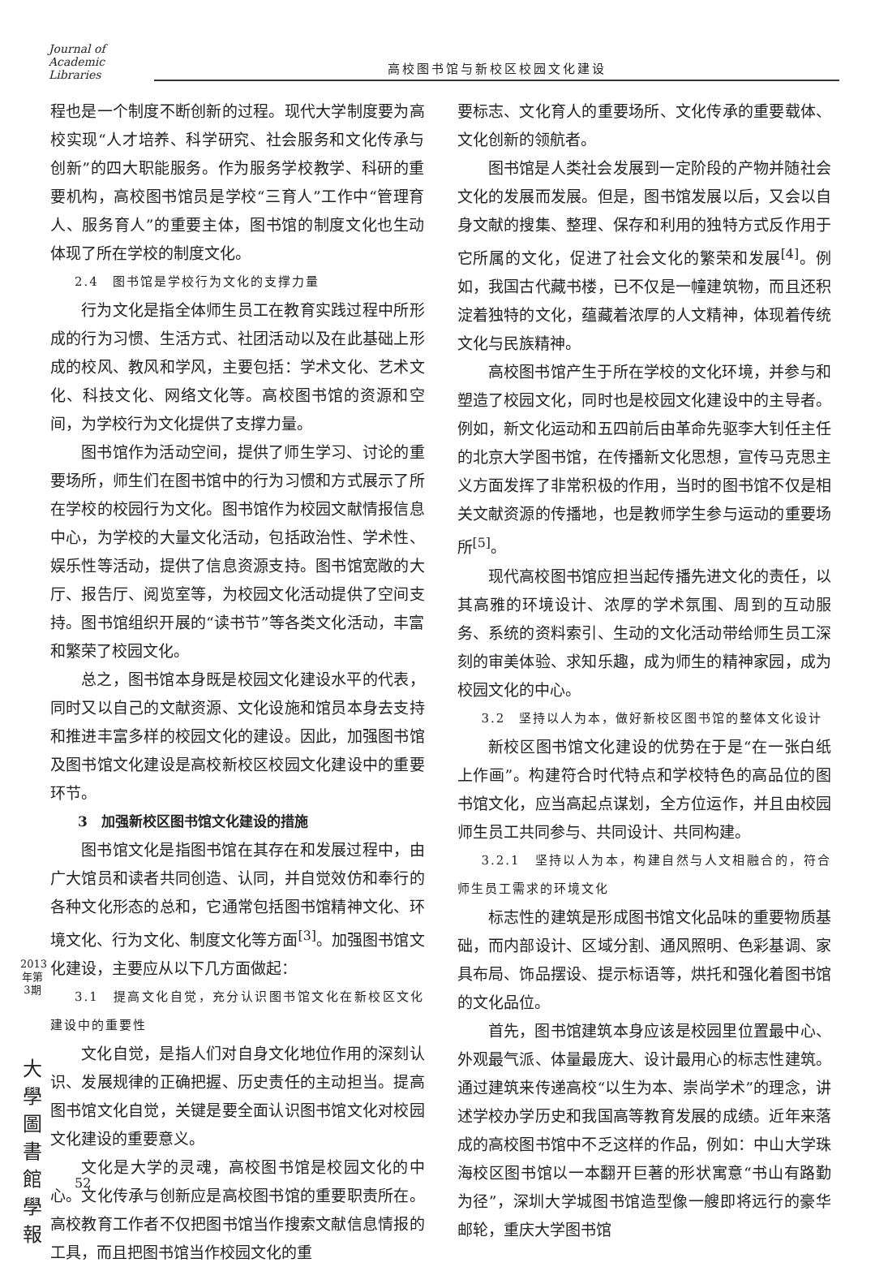Journal of Academic Libraries
高校图书馆与新校区校园文化建设
程也是一个制度不断创新的过程。现代大学制度要为高校实现“人才培养、科学研究、社会服务和文化传承与创新”的四大职能服务。作为服务学校教学、科研的重要机构，高校图书馆员是学校“三育人”工作中“管理育人、服务育人”的重要主体，图书馆的制度文化也生动体现了所在学校的制度文化。
2.4　图书馆是学校行为文化的支撑力量
行为文化是指全体师生员工在教育实践过程中所形成的行为习惯、生活方式、社团活动以及在此基础上形成的校风、教风和学风，主要包括：学术文化、艺术文化、科技文化、网络文化等。高校图书馆的资源和空间，为学校行为文化提供了支撑力量。
图书馆作为活动空间，提供了师生学习、讨论的重要场所，师生们在图书馆中的行为习惯和方式展示了所在学校的校园行为文化。图书馆作为校园文献情报信息中心，为学校的大量文化活动，包括政治性、学术性、娱乐性等活动，提供了信息资源支持。图书馆宽敞的大厅、报告厅、阅览室等，为校园文化活动提供了空间支持。图书馆组织开展的“读书节”等各类文化活动，丰富和繁荣了校园文化。
总之，图书馆本身既是校园文化建设水平的代表，同时又以自己的文献资源、文化设施和馆员本身去支持和推进丰富多样的校园文化的建设。因此，加强图书馆及图书馆文化建设是高校新校区校园文化建设中的重要环节。
3　加强新校区图书馆文化建设的措施
图书馆文化是指图书馆在其存在和发展过程中，由广大馆员和读者共同创造、认同，并自觉效仿和奉行的各种文化形态的总和，它通常包括图书馆精神文化、环境文化、行为文化、制度文化等方面<sup>[3]</sup>。加强图书馆文化建设，主要应从以下几方面做起：
3.1　提高文化自觉，充分认识图书馆文化在新校区文化建设中的重要性
文化自觉，是指人们对自身文化地位作用的深刻认识、发展规律的正确把握、历史责任的主动担当。提高图书馆文化自觉，关键是要全面认识图书馆文化对校园文化建设的重要意义。
文化是大学的灵魂，高校图书馆是校园文化的中心。文化传承与创新应是高校图书馆的重要职责所在。高校教育工作者不仅把图书馆当作搜索文献信息情报的工具，而且把图书馆当作校园文化的重
要标志、文化育人的重要场所、文化传承的重要载体、文化创新的领航者。
图书馆是人类社会发展到一定阶段的产物并随社会文化的发展而发展。但是，图书馆发展以后，又会以自身文献的搜集、整理、保存和利用的独特方式反作用于它所属的文化，促进了社会文化的繁荣和发展<sup>[4]</sup>。例如，我国古代藏书楼，已不仅是一幢建筑物，而且还积淀着独特的文化，蕴藏着浓厚的人文精神，体现着传统文化与民族精神。
高校图书馆产生于所在学校的文化环境，并参与和塑造了校园文化，同时也是校园文化建设中的主导者。例如，新文化运动和五四前后由革命先驱李大钊任主任的北京大学图书馆，在传播新文化思想，宣传马克思主义方面发挥了非常积极的作用，当时的图书馆不仅是相关文献资源的传播地，也是教师学生参与运动的重要场所<sup>[5]</sup>。
现代高校图书馆应担当起传播先进文化的责任，以其高雅的环境设计、浓厚的学术氛围、周到的互动服务、系统的资料索引、生动的文化活动带给师生员工深刻的审美体验、求知乐趣，成为师生的精神家园，成为校园文化的中心。
3.2　坚持以人为本，做好新校区图书馆的整体文化设计
新校区图书馆文化建设的优势在于是“在一张白纸上作画”。构建符合时代特点和学校特色的高品位的图书馆文化，应当高起点谋划，全方位运作，并且由校园师生员工共同参与、共同设计、共同构建。
3.2.1　坚持以人为本，构建自然与人文相融合的，符合师生员工需求的环境文化
标志性的建筑是形成图书馆文化品味的重要物质基础，而内部设计、区域分割、通风照明、色彩基调、家具布局、饰品摆设、提示标语等，烘托和强化着图书馆的文化品位。
首先，图书馆建筑本身应该是校园里位置最中心、外观最气派、体量最庞大、设计最用心的标志性建筑。通过建筑来传递高校“以生为本、崇尚学术”的理念，讲述学校办学历史和我国高等教育发展的成绩。近年来落成的高校图书馆中不乏这样的作品，例如：中山大学珠海校区图书馆以一本翻开巨著的形状寓意“书山有路勤为径”，深圳大学城图书馆造型像一艘即将远行的豪华邮轮，重庆大学图书馆
2013年第3期
大學圖書館學報
52